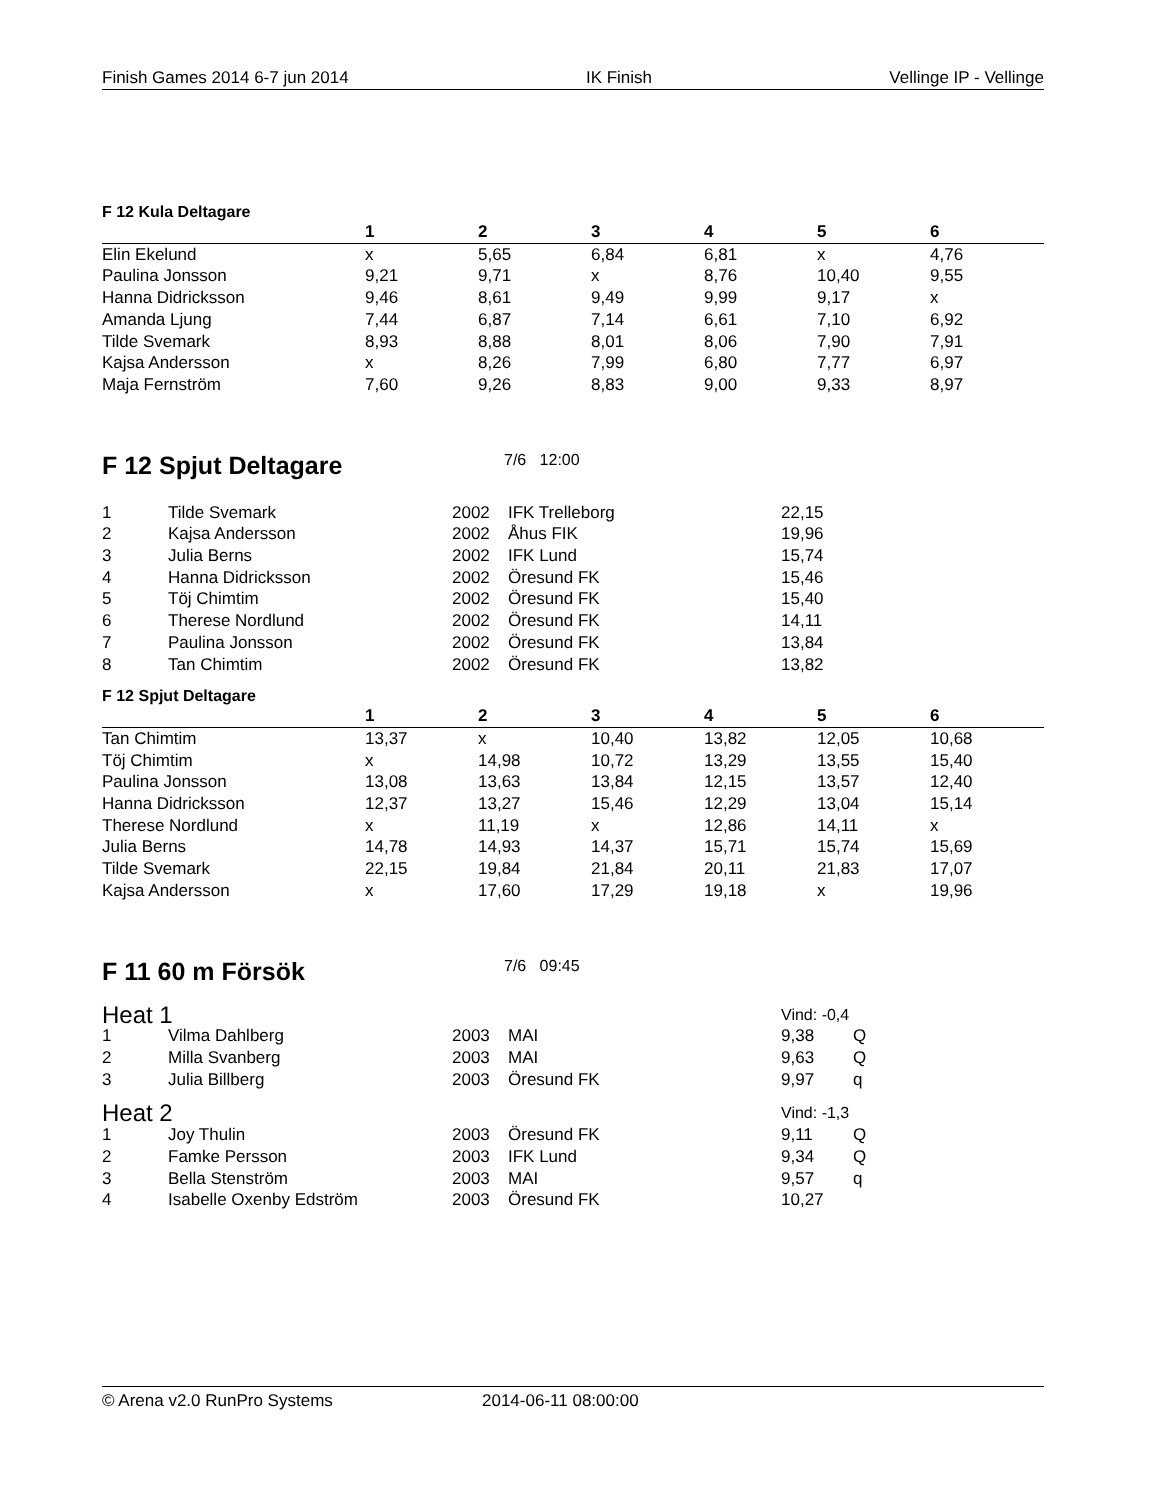Finish Games 2014 6-7 jun 2014 IK Finish Vellinge IP - Vellinge
F 12 Kula Deltagare
| | 1 | 2 | 3 | 4 | 5 | 6 |
| --- | --- | --- | --- | --- | --- | --- |
| Elin Ekelund | x | 5,65 | 6,84 | 6,81 | x | 4,76 |
| Paulina Jonsson | 9,21 | 9,71 | x | 8,76 | 10,40 | 9,55 |
| Hanna Didricksson | 9,46 | 8,61 | 9,49 | 9,99 | 9,17 | x |
| Amanda Ljung | 7,44 | 6,87 | 7,14 | 6,61 | 7,10 | 6,92 |
| Tilde Svemark | 8,93 | 8,88 | 8,01 | 8,06 | 7,90 | 7,91 |
| Kajsa Andersson | x | 8,26 | 7,99 | 6,80 | 7,77 | 6,97 |
| Maja Fernström | 7,60 | 9,26 | 8,83 | 9,00 | 9,33 | 8,97 |
F 12 Spjut Deltagare
7/6 12:00
| 1 | Tilde Svemark | 2002 | IFK Trelleborg | 22,15 |
| 2 | Kajsa Andersson | 2002 | Åhus FIK | 19,96 |
| 3 | Julia Berns | 2002 | IFK Lund | 15,74 |
| 4 | Hanna Didricksson | 2002 | Öresund FK | 15,46 |
| 5 | Töj Chimtim | 2002 | Öresund FK | 15,40 |
| 6 | Therese Nordlund | 2002 | Öresund FK | 14,11 |
| 7 | Paulina Jonsson | 2002 | Öresund FK | 13,84 |
| 8 | Tan Chimtim | 2002 | Öresund FK | 13,82 |
F 12 Spjut Deltagare
| | 1 | 2 | 3 | 4 | 5 | 6 |
| --- | --- | --- | --- | --- | --- | --- |
| Tan Chimtim | 13,37 | x | 10,40 | 13,82 | 12,05 | 10,68 |
| Töj Chimtim | x | 14,98 | 10,72 | 13,29 | 13,55 | 15,40 |
| Paulina Jonsson | 13,08 | 13,63 | 13,84 | 12,15 | 13,57 | 12,40 |
| Hanna Didricksson | 12,37 | 13,27 | 15,46 | 12,29 | 13,04 | 15,14 |
| Therese Nordlund | x | 11,19 | x | 12,86 | 14,11 | x |
| Julia Berns | 14,78 | 14,93 | 14,37 | 15,71 | 15,74 | 15,69 |
| Tilde Svemark | 22,15 | 19,84 | 21,84 | 20,11 | 21,83 | 17,07 |
| Kajsa Andersson | x | 17,60 | 17,29 | 19,18 | x | 19,96 |
F 11 60 m Försök
7/6 09:45
| Heat 1 | | | | Vind: -0,4 | |
| 1 | Vilma Dahlberg | 2003 | MAI | 9,38 | Q |
| 2 | Milla Svanberg | 2003 | MAI | 9,63 | Q |
| 3 | Julia Billberg | 2003 | Öresund FK | 9,97 | q |
| Heat 2 | | | | Vind: -1,3 | |
| 1 | Joy Thulin | 2003 | Öresund FK | 9,11 | Q |
| 2 | Famke Persson | 2003 | IFK Lund | 9,34 | Q |
| 3 | Bella Stenström | 2003 | MAI | 9,57 | q |
| 4 | Isabelle Oxenby Edström | 2003 | Öresund FK | 10,27 | |
© Arena v2.0 RunPro Systems 2014-06-11 08:00:00